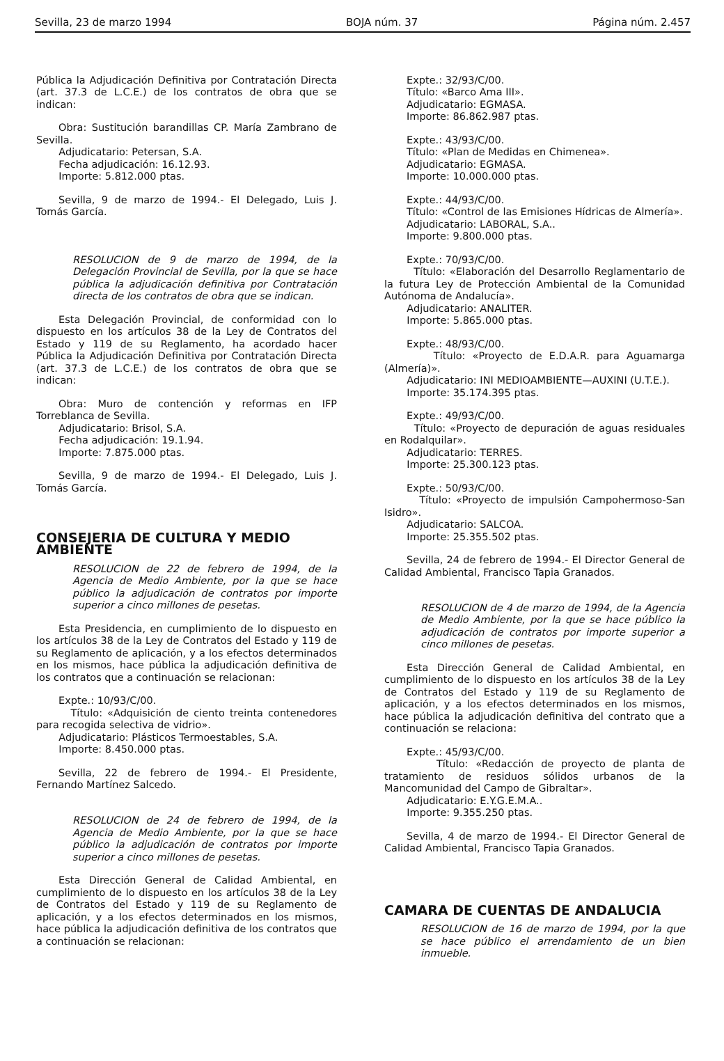Sevilla, 23 de marzo 1994 BOJA núm. 37 Página núm. 2.457
Pública la Adjudicación Definitiva por Contratación Directa (art. 37.3 de L.C.E.) de los contratos de obra que se indican:
Obra: Sustitución barandillas CP. María Zambrano de Sevilla.
Adjudicatario: Petersan, S.A.
Fecha adjudicación: 16.12.93.
Importe: 5.812.000 ptas.
Sevilla, 9 de marzo de 1994.- El Delegado, Luis J. Tomás García.
RESOLUCION de 9 de marzo de 1994, de la Delegación Provincial de Sevilla, por la que se hace pública la adjudicación definitiva por Contratación directa de los contratos de obra que se indican.
Esta Delegación Provincial, de conformidad con lo dispuesto en los artículos 38 de la Ley de Contratos del Estado y 119 de su Reglamento, ha acordado hacer Pública la Adjudicación Definitiva por Contratación Directa (art. 37.3 de L.C.E.) de los contratos de obra que se indican:
Obra: Muro de contención y reformas en IFP Torreblanca de Sevilla.
Adjudicatario: Brisol, S.A.
Fecha adjudicación: 19.1.94.
Importe: 7.875.000 ptas.
Sevilla, 9 de marzo de 1994.- El Delegado, Luis J. Tomás García.
CONSEJERIA DE CULTURA Y MEDIO AMBIENTE
RESOLUCION de 22 de febrero de 1994, de la Agencia de Medio Ambiente, por la que se hace público la adjudicación de contratos por importe superior a cinco millones de pesetas.
Esta Presidencia, en cumplimiento de lo dispuesto en los artículos 38 de la Ley de Contratos del Estado y 119 de su Reglamento de aplicación, y a los efectos determinados en los mismos, hace pública la adjudicación definitiva de los contratos que a continuación se relacionan:
Expte.: 10/93/C/00.
Título: «Adquisición de ciento treinta contenedores para recogida selectiva de vidrio».
Adjudicatario: Plásticos Termoestables, S.A.
Importe: 8.450.000 ptas.
Sevilla, 22 de febrero de 1994.- El Presidente, Fernando Martínez Salcedo.
RESOLUCION de 24 de febrero de 1994, de la Agencia de Medio Ambiente, por la que se hace público la adjudicación de contratos por importe superior a cinco millones de pesetas.
Esta Dirección General de Calidad Ambiental, en cumplimiento de lo dispuesto en los artículos 38 de la Ley de Contratos del Estado y 119 de su Reglamento de aplicación, y a los efectos determinados en los mismos, hace pública la adjudicación definitiva de los contratos que a continuación se relacionan:
Expte.: 32/93/C/00.
Título: «Barco Ama III».
Adjudicatario: EGMASA.
Importe: 86.862.987 ptas.
Expte.: 43/93/C/00.
Título: «Plan de Medidas en Chimenea».
Adjudicatario: EGMASA.
Importe: 10.000.000 ptas.
Expte.: 44/93/C/00.
Título: «Control de las Emisiones Hídricas de Almería».
Adjudicatario: LABORAL, S.A..
Importe: 9.800.000 ptas.
Expte.: 70/93/C/00.
Título: «Elaboración del Desarrollo Reglamentario de la futura Ley de Protección Ambiental de la Comunidad Autónoma de Andalucía».
Adjudicatario: ANALITER.
Importe: 5.865.000 ptas.
Expte.: 48/93/C/00.
Título: «Proyecto de E.D.A.R. para Aguamarga (Almería)».
Adjudicatario: INI MEDIOAMBIENTE—AUXINI (U.T.E.).
Importe: 35.174.395 ptas.
Expte.: 49/93/C/00.
Título: «Proyecto de depuración de aguas residuales en Rodalquilar».
Adjudicatario: TERRES.
Importe: 25.300.123 ptas.
Expte.: 50/93/C/00.
Título: «Proyecto de impulsión Campohermoso-San Isidro».
Adjudicatario: SALCOA.
Importe: 25.355.502 ptas.
Sevilla, 24 de febrero de 1994.- El Director General de Calidad Ambiental, Francisco Tapia Granados.
RESOLUCION de 4 de marzo de 1994, de la Agencia de Medio Ambiente, por la que se hace público la adjudicación de contratos por importe superior a cinco millones de pesetas.
Esta Dirección General de Calidad Ambiental, en cumplimiento de lo dispuesto en los artículos 38 de la Ley de Contratos del Estado y 119 de su Reglamento de aplicación, y a los efectos determinados en los mismos, hace pública la adjudicación definitiva del contrato que a continuación se relaciona:
Expte.: 45/93/C/00.
Título: «Redacción de proyecto de planta de tratamiento de residuos sólidos urbanos de la Mancomunidad del Campo de Gibraltar».
Adjudicatario: E.Y.G.E.M.A..
Importe: 9.355.250 ptas.
Sevilla, 4 de marzo de 1994.- El Director General de Calidad Ambiental, Francisco Tapia Granados.
CAMARA DE CUENTAS DE ANDALUCIA
RESOLUCION de 16 de marzo de 1994, por la que se hace público el arrendamiento de un bien inmueble.